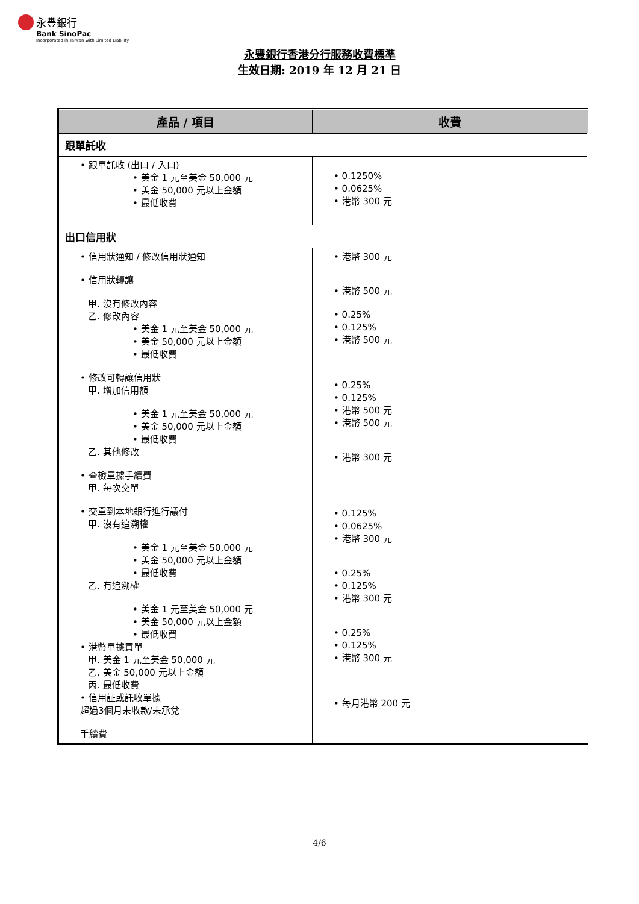永豐銀行
Bank SinoPac
Incorporated in Taiwan with Limited Liability
永豐銀行香港分行服務收費標準
生效日期: 2019 年 12 月 21 日
| 產品 / 項目 | 收費 |
| --- | --- |
| 跟單託收 | |
| • 跟單託收 (出口 / 入口) • 美金 1 元至美金 50,000 元 • 美金 50,000 元以上金額 • 最低收費 | • 0.1250% • 0.0625% • 港幣 300 元 |
| 出口信用狀 | |
| • 信用狀通知 / 修改信用狀通知 • 信用狀轉讓 甲. 沒有修改內容 乙. 修改內容 • 美金 1 元至美金 50,000 元 • 美金 50,000 元以上金額 • 最低收費 • 修改可轉讓信用狀 甲. 增加信用額 • 美金 1 元至美金 50,000 元 • 美金 50,000 元以上金額 • 最低收費 乙. 其他修改 • 查檢單據手續費 甲. 每次交單 • 交單到本地銀行進行議付 甲. 沒有追溯權 • 美金 1 元至美金 50,000 元 • 美金 50,000 元以上金額 • 最低收費 乙. 有追溯權 • 美金 1 元至美金 50,000 元 • 美金 50,000 元以上金額 • 最低收費 • 港幣單據買單 甲. 美金 1 元至美金 50,000 元 乙. 美金 50,000 元以上金額 丙. 最低收費 • 信用証或託收單據 超過3個月未收款/未承兌 手續費 | • 港幣 300 元 • 港幣 500 元 • 0.25% • 0.125% • 港幣 500 元 • 0.25% • 0.125% • 港幣 500 元 • 港幣 500 元 • 港幣 300 元 • 0.125% • 0.0625% • 港幣 300 元 • 0.25% • 0.125% • 港幣 300 元 • 0.25% • 0.125% • 港幣 300 元 • 每月港幣 200 元 |
4/6